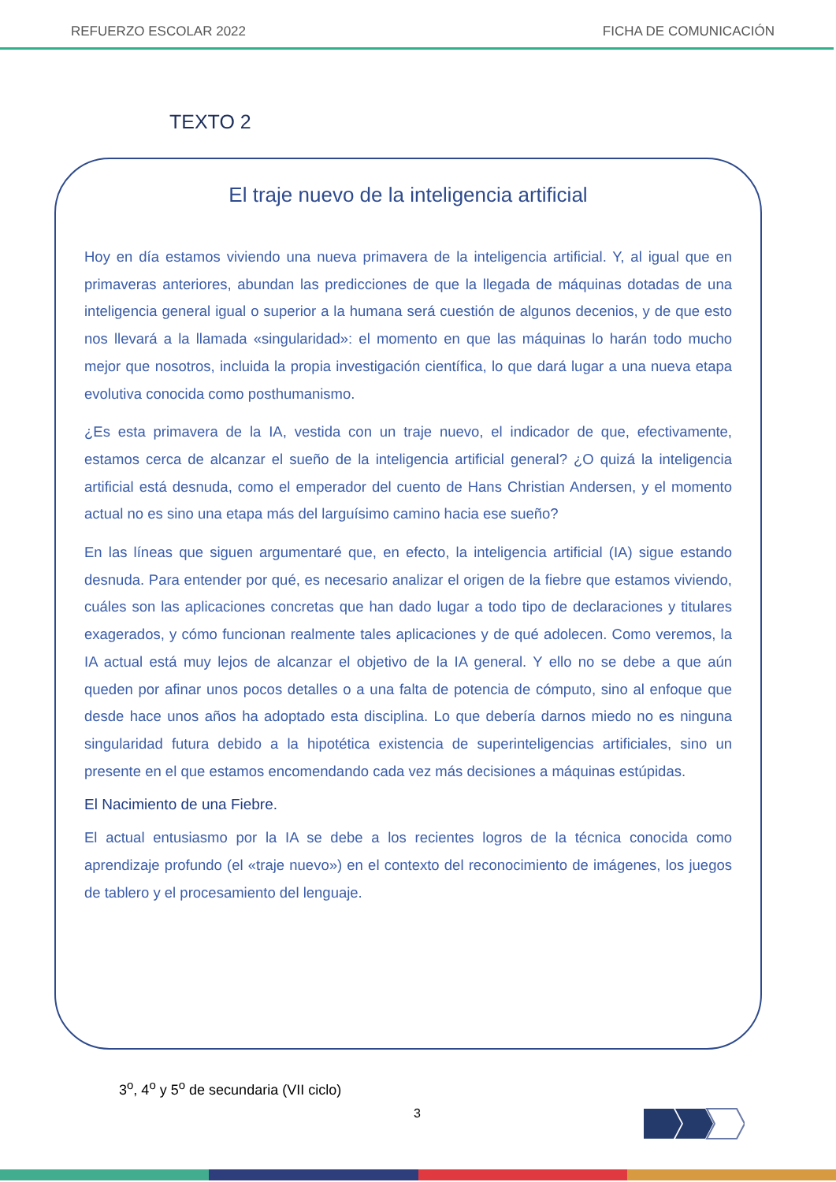REFUERZO ESCOLAR 2022 FICHA DE COMUNICACIÓN
TEXTO 2
El traje nuevo de la inteligencia artificial
Hoy en día estamos viviendo una nueva primavera de la inteligencia artificial. Y, al igual que en primaveras anteriores, abundan las predicciones de que la llegada de máquinas dotadas de una inteligencia general igual o superior a la humana será cuestión de algunos decenios, y de que esto nos llevará a la llamada «singularidad»: el momento en que las máquinas lo harán todo mucho mejor que nosotros, incluida la propia investigación científica, lo que dará lugar a una nueva etapa evolutiva conocida como posthumanismo.
¿Es esta primavera de la IA, vestida con un traje nuevo, el indicador de que, efectivamente, estamos cerca de alcanzar el sueño de la inteligencia artificial general? ¿O quizá la inteligencia artificial está desnuda, como el emperador del cuento de Hans Christian Andersen, y el momento actual no es sino una etapa más del larguísimo camino hacia ese sueño?
En las líneas que siguen argumentaré que, en efecto, la inteligencia artificial (IA) sigue estando desnuda. Para entender por qué, es necesario analizar el origen de la fiebre que estamos viviendo, cuáles son las aplicaciones concretas que han dado lugar a todo tipo de declaraciones y titulares exagerados, y cómo funcionan realmente tales aplicaciones y de qué adolecen. Como veremos, la IA actual está muy lejos de alcanzar el objetivo de la IA general. Y ello no se debe a que aún queden por afinar unos pocos detalles o a una falta de potencia de cómputo, sino al enfoque que desde hace unos años ha adoptado esta disciplina. Lo que debería darnos miedo no es ninguna singularidad futura debido a la hipotética existencia de superinteligencias artificiales, sino un presente en el que estamos encomendando cada vez más decisiones a máquinas estúpidas.
El Nacimiento de una Fiebre.
El actual entusiasmo por la IA se debe a los recientes logros de la técnica conocida como aprendizaje profundo (el «traje nuevo») en el contexto del reconocimiento de imágenes, los juegos de tablero y el procesamiento del lenguaje.
3<sup>o</sup>, 4<sup>o</sup> y 5<sup>o</sup> de secundaria (VII ciclo)
3